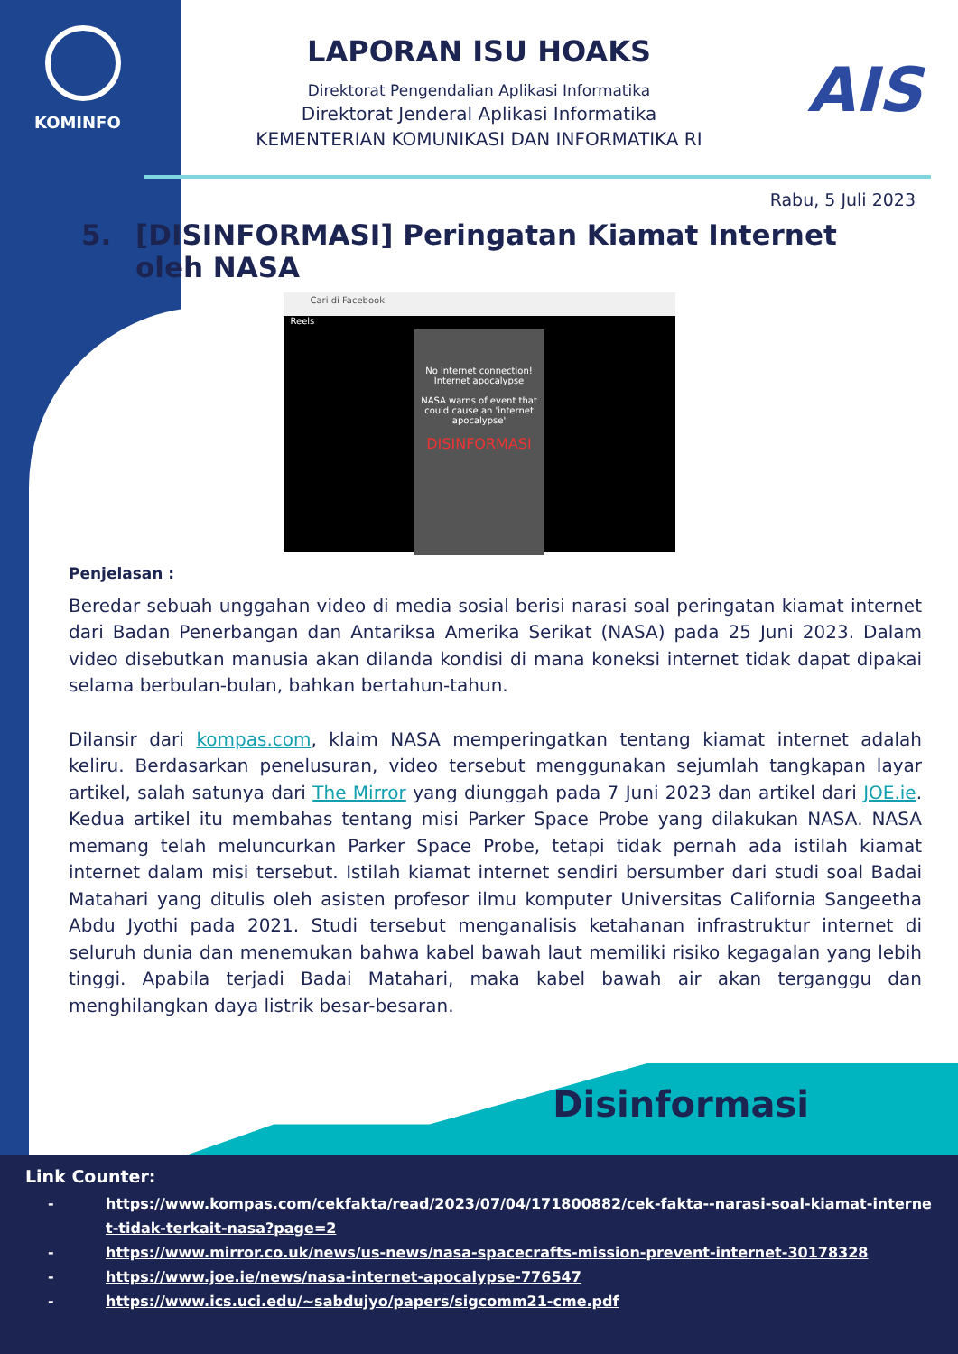KOMINFO AIS
LAPORAN ISU HOAKS
Direktorat Pengendalian Aplikasi Informatika
Direktorat Jenderal Aplikasi Informatika
KEMENTERIAN KOMUNIKASI DAN INFORMATIKA RI
Rabu, 5 Juli 2023
5. [DISINFORMASI] Peringatan Kiamat Internet oleh NASA
Cari di Facebook
Reels
No internet connection!
Internet apocalypse
NASA warns of event that could cause an 'internet apocalypse'
DISINFORMASI
Penjelasan :
Beredar sebuah unggahan video di media sosial berisi narasi soal peringatan kiamat internet dari Badan Penerbangan dan Antariksa Amerika Serikat (NASA) pada 25 Juni 2023. Dalam video disebutkan manusia akan dilanda kondisi di mana koneksi internet tidak dapat dipakai selama berbulan-bulan, bahkan bertahun-tahun.
Dilansir dari kompas.com, klaim NASA memperingatkan tentang kiamat internet adalah keliru. Berdasarkan penelusuran, video tersebut menggunakan sejumlah tangkapan layar artikel, salah satunya dari The Mirror yang diunggah pada 7 Juni 2023 dan artikel dari JOE.ie. Kedua artikel itu membahas tentang misi Parker Space Probe yang dilakukan NASA. NASA memang telah meluncurkan Parker Space Probe, tetapi tidak pernah ada istilah kiamat internet dalam misi tersebut. Istilah kiamat internet sendiri bersumber dari studi soal Badai Matahari yang ditulis oleh asisten profesor ilmu komputer Universitas California Sangeetha Abdu Jyothi pada 2021. Studi tersebut menganalisis ketahanan infrastruktur internet di seluruh dunia dan menemukan bahwa kabel bawah laut memiliki risiko kegagalan yang lebih tinggi. Apabila terjadi Badai Matahari, maka kabel bawah air akan terganggu dan menghilangkan daya listrik besar-besaran.
Disinformasi
Link Counter:
- https://www.kompas.com/cekfakta/read/2023/07/04/171800882/cek-fakta--narasi-soal-kiamat-internet-tidak-terkait-nasa?page=2
- https://www.mirror.co.uk/news/us-news/nasa-spacecrafts-mission-prevent-internet-30178328
- https://www.joe.ie/news/nasa-internet-apocalypse-776547
- https://www.ics.uci.edu/~sabdujyo/papers/sigcomm21-cme.pdf